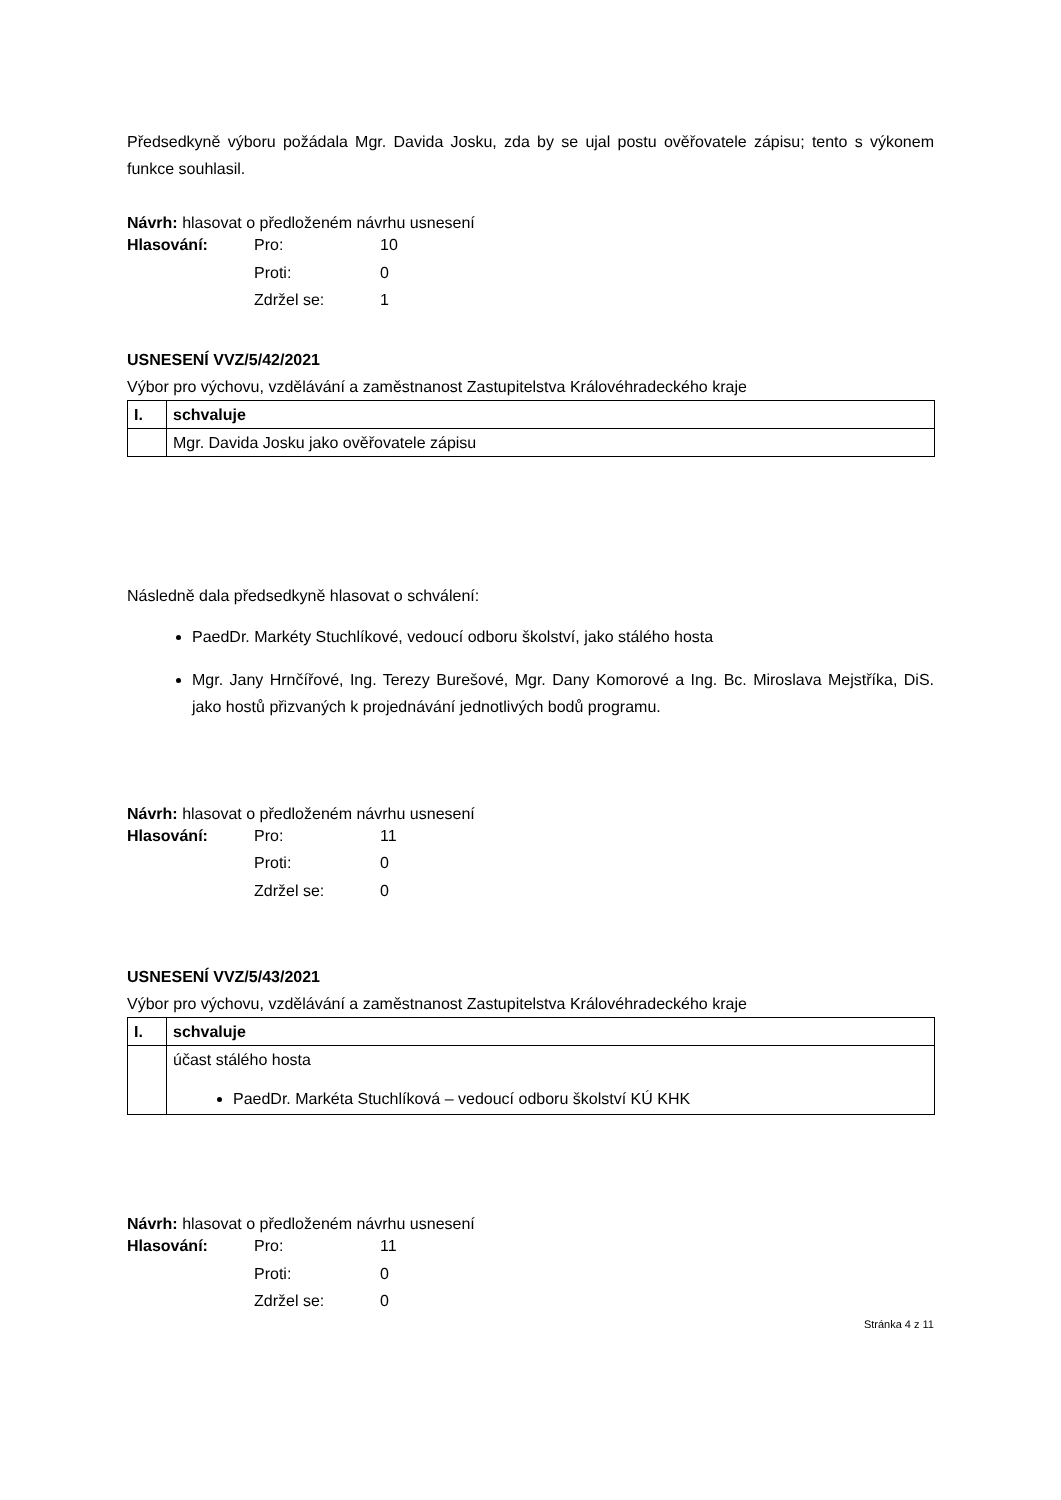Předsedkyně výboru požádala Mgr. Davida Josku, zda by se ujal postu ověřovatele zápisu; tento s výkonem funkce souhlasil.
Návrh: hlasovat o předloženém návrhu usnesení
| Hlasování: | Pro: | 10 |
| | Proti: | 0 |
| | Zdržel se: | 1 |
USNESENÍ VVZ/5/42/2021
Výbor pro výchovu, vzdělávání a zaměstnanost Zastupitelstva Královéhradeckého kraje
| I. | schvaluje |
| | Mgr. Davida Josku jako ověřovatele zápisu |
Následně dala předsedkyně hlasovat o schválení:
PaedDr. Markéty Stuchlíkové, vedoucí odboru školství, jako stálého hosta
Mgr. Jany Hrnčířové, Ing. Terezy Burešové, Mgr. Dany Komorové a Ing. Bc. Miroslava Mejstříka, DiS. jako hostů přizvaných k projednávání jednotlivých bodů programu.
Návrh: hlasovat o předloženém návrhu usnesení
| Hlasování: | Pro: | 11 |
| | Proti: | 0 |
| | Zdržel se: | 0 |
USNESENÍ VVZ/5/43/2021
Výbor pro výchovu, vzdělávání a zaměstnanost Zastupitelstva Královéhradeckého kraje
| I. | schvaluje |
| | účast stálého hosta PaedDr. Markéta Stuchlíková – vedoucí odboru školství KÚ KHK |
Návrh: hlasovat o předloženém návrhu usnesení
| Hlasování: | Pro: | 11 |
| | Proti: | 0 |
| | Zdržel se: | 0 |
Stránka 4 z 11